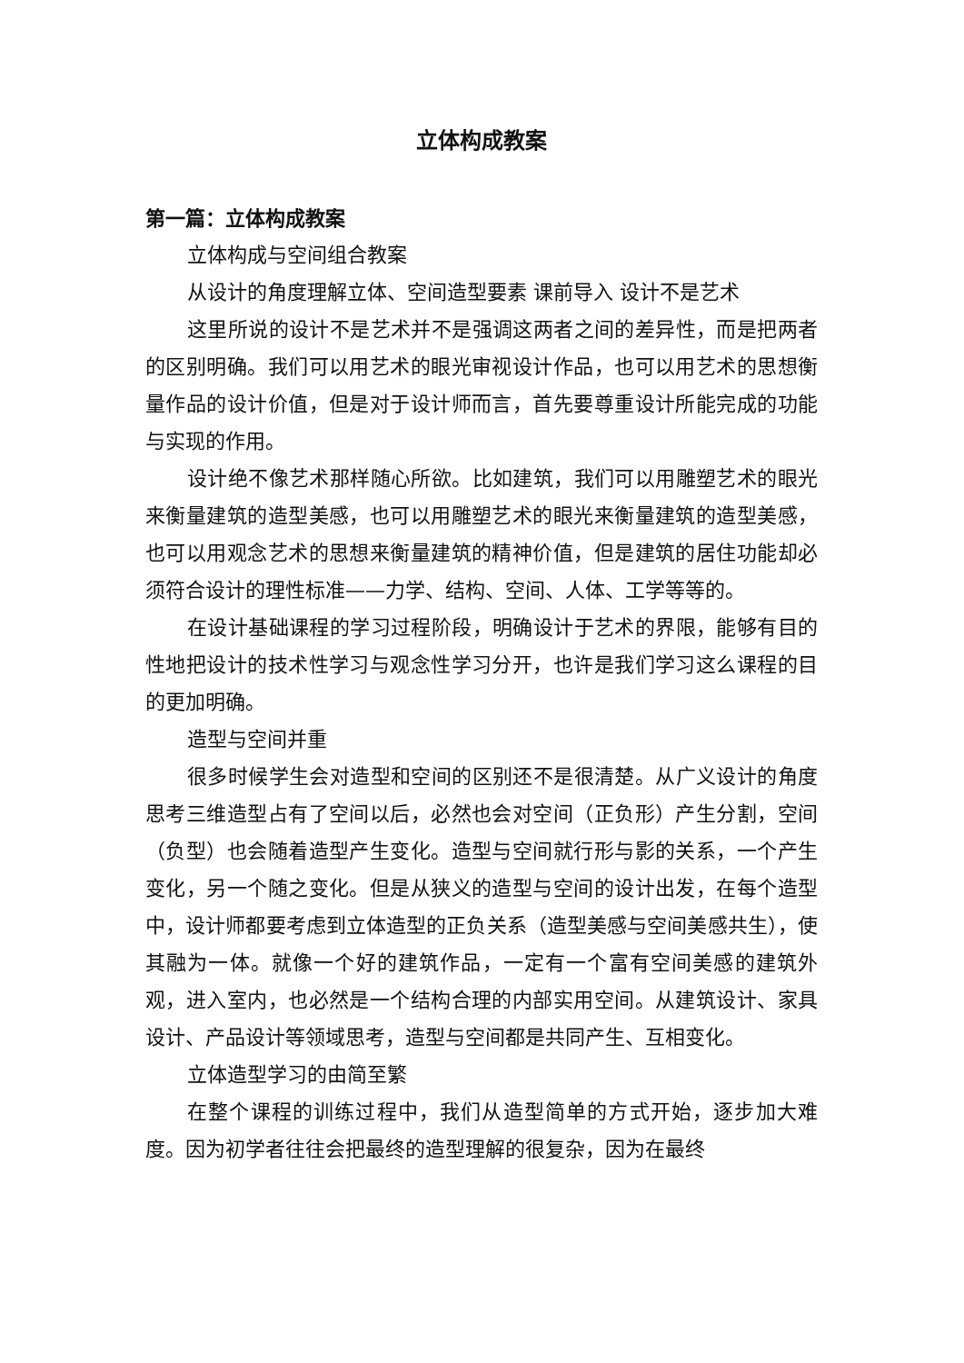立体构成教案
第一篇：立体构成教案
立体构成与空间组合教案
从设计的角度理解立体、空间造型要素 课前导入 设计不是艺术
这里所说的设计不是艺术并不是强调这两者之间的差异性，而是把两者的区别明确。我们可以用艺术的眼光审视设计作品，也可以用艺术的思想衡量作品的设计价值，但是对于设计师而言，首先要尊重设计所能完成的功能与实现的作用。
设计绝不像艺术那样随心所欲。比如建筑，我们可以用雕塑艺术的眼光来衡量建筑的造型美感，也可以用雕塑艺术的眼光来衡量建筑的造型美感，也可以用观念艺术的思想来衡量建筑的精神价值，但是建筑的居住功能却必须符合设计的理性标准——力学、结构、空间、人体、工学等等的。
在设计基础课程的学习过程阶段，明确设计于艺术的界限，能够有目的性地把设计的技术性学习与观念性学习分开，也许是我们学习这么课程的目的更加明确。
造型与空间并重
很多时候学生会对造型和空间的区别还不是很清楚。从广义设计的角度思考三维造型占有了空间以后，必然也会对空间（正负形）产生分割，空间（负型）也会随着造型产生变化。造型与空间就行形与影的关系，一个产生变化，另一个随之变化。但是从狭义的造型与空间的设计出发，在每个造型中，设计师都要考虑到立体造型的正负关系（造型美感与空间美感共生），使其融为一体。就像一个好的建筑作品，一定有一个富有空间美感的建筑外观，进入室内，也必然是一个结构合理的内部实用空间。从建筑设计、家具设计、产品设计等领域思考，造型与空间都是共同产生、互相变化。
立体造型学习的由简至繁
在整个课程的训练过程中，我们从造型简单的方式开始，逐步加大难度。因为初学者往往会把最终的造型理解的很复杂，因为在最终